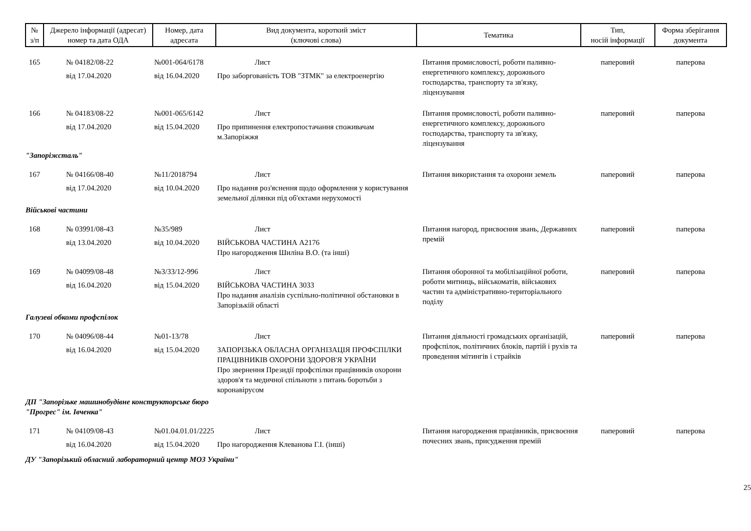| № з/п | Джерело інформації (адресат) номер та дата ОДА | Номер, дата адресата | Вид документа, короткий зміст (ключові слова) | Тематика | Тип, носій інформації | Форма зберігання документа |
| --- | --- | --- | --- | --- | --- | --- |
| 165 | № 04182/08-22 від 17.04.2020 | №001-064/6178 від 16.04.2020 | Лист Про заборгованість ТОВ "ЗТМК" за електроенергію | Питання промисловості, роботи паливно-енергетичного комплексу, дорожнього господарства, транспорту та зв'язку, ліцензування | паперовий | паперова |
| 166 | № 04183/08-22 від 17.04.2020 | №001-065/6142 від 15.04.2020 | Лист Про припинення електропостачання споживачам м.Запоріжжя | Питання промисловості, роботи паливно-енергетичного комплексу, дорожнього господарства, транспорту та зв'язку, ліцензування | паперовий | паперова |
| "Запоріжсталь" | | | | | | |
| 167 | № 04166/08-40 від 17.04.2020 | №11/2018794 від 10.04.2020 | Лист Про надання роз'яснення щодо оформлення у користування земельної ділянки під об'єктами нерухомості | Питання використання та охорони земель | паперовий | паперова |
| Військові частини | | | | | | |
| 168 | № 03991/08-43 від 13.04.2020 | №35/989 від 10.04.2020 | Лист ВІЙСЬКОВА ЧАСТИНА А2176 Про нагородження Шиліна В.О. (та інші) | Питання нагород, присвоєння звань, Державних премій | паперовий | паперова |
| 169 | № 04099/08-48 від 16.04.2020 | №3/33/12-996 від 15.04.2020 | Лист ВІЙСЬКОВА ЧАСТИНА 3033 Про надання аналізів суспільно-політичної обстановки в Запорізькій області | Питання оборонної та мобілізаційної роботи, роботи митниць, військоматів, військових частин та адміністративно-територіального поділу | паперовий | паперова |
| Галузеві обкоми профспілок | | | | | | |
| 170 | № 04096/08-44 від 16.04.2020 | №01-13/78 від 15.04.2020 | Лист ЗАПОРІЗЬКА ОБЛАСНА ОРГАНІЗАЦІЯ ПРОФСПІЛКИ ПРАЦІВНИКІВ ОХОРОНИ ЗДОРОВ'Я УКРАЇНИ Про звернення Президії профспілки працівників охорони здоров'я та медичної спільноти з питань боротьби з коронавірусом | Питання діяльності громадських організацій, профспілок, політичних блоків, партій і рухів та проведення мітингів і страйків | паперовий | паперова |
| ДП "Запорізьке машинобудівне конструкторське бюро "Прогрес" ім. Івченка" | | | | | | |
| 171 | № 04109/08-43 від 16.04.2020 | №01.04.01.01/2225 від 15.04.2020 | Лист Про нагородження Клеванова Г.І. (інші) | Питання нагородження працівників, присвоєння почесних звань, присудження премій | паперовий | паперова |
| ДУ "Запорізький обласний лабораторний центр МОЗ України" | | | | | | |
25